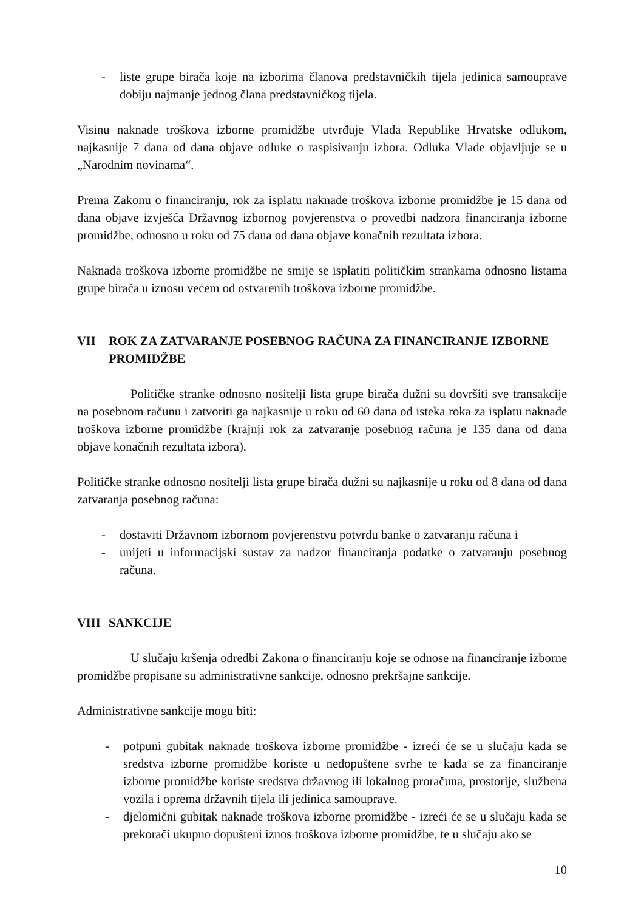- liste grupe birača koje na izborima članova predstavničkih tijela jedinica samouprave dobiju najmanje jednog člana predstavničkog tijela.
Visinu naknade troškova izborne promidžbe utvrđuje Vlada Republike Hrvatske odlukom, najkasnije 7 dana od dana objave odluke o raspisivanju izbora. Odluka Vlade objavljuje se u „Narodnim novinama“.
Prema Zakonu o financiranju, rok za isplatu naknade troškova izborne promidžbe je 15 dana od dana objave izvješća Državnog izbornog povjerenstva o provedbi nadzora financiranja izborne promidžbe, odnosno u roku od 75 dana od dana objave konačnih rezultata izbora.
Naknada troškova izborne promidžbe ne smije se isplatiti političkim strankama odnosno listama grupe birača u iznosu većem od ostvarenih troškova izborne promidžbe.
VII ROK ZA ZATVARANJE POSEBNOG RAČUNA ZA FINANCIRANJE IZBORNE PROMIDŽBE
Političke stranke odnosno nositelji lista grupe birača dužni su dovršiti sve transakcije na posebnom računu i zatvoriti ga najkasnije u roku od 60 dana od isteka roka za isplatu naknade troškova izborne promidžbe (krajnji rok za zatvaranje posebnog računa je 135 dana od dana objave konačnih rezultata izbora).
Političke stranke odnosno nositelji lista grupe birača dužni su najkasnije u roku od 8 dana od dana zatvaranja posebnog računa:
- dostaviti Državnom izbornom povjerenstvu potvrdu banke o zatvaranju računa i
- unijeti u informacijski sustav za nadzor financiranja podatke o zatvaranju posebnog računa.
VIII SANKCIJE
U slučaju kršenja odredbi Zakona o financiranju koje se odnose na financiranje izborne promidžbe propisane su administrativne sankcije, odnosno prekršajne sankcije.
Administrativne sankcije mogu biti:
- potpuni gubitak naknade troškova izborne promidžbe - izreći će se u slučaju kada se sredstva izborne promidžbe koriste u nedopuštene svrhe te kada se za financiranje izborne promidžbe koriste sredstva državnog ili lokalnog proračuna, prostorije, službena vozila i oprema državnih tijela ili jedinica samouprave.
- djelomični gubitak naknade troškova izborne promidžbe - izreći će se u slučaju kada se prekorači ukupno dopušteni iznos troškova izborne promidžbe, te u slučaju ako se
10